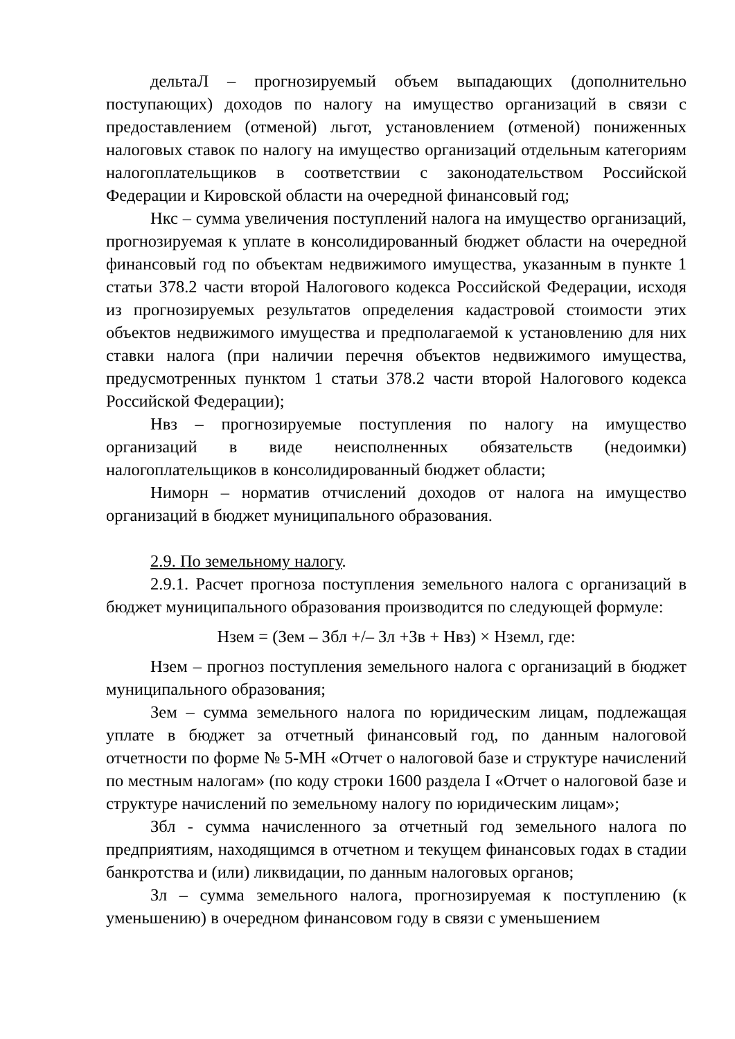дельтаЛ – прогнозируемый объем выпадающих (дополнительно поступающих) доходов по налогу на имущество организаций в связи с предоставлением (отменой) льгот, установлением (отменой) пониженных налоговых ставок по налогу на имущество организаций отдельным категориям налогоплательщиков в соответствии с законодательством Российской Федерации и Кировской области на очередной финансовый год;
Нкс – сумма увеличения поступлений налога на имущество организаций, прогнозируемая к уплате в консолидированный бюджет области на очередной финансовый год по объектам недвижимого имущества, указанным в пункте 1 статьи 378.2 части второй Налогового кодекса Российской Федерации, исходя из прогнозируемых результатов определения кадастровой стоимости этих объектов недвижимого имущества и предполагаемой к установлению для них ставки налога (при наличии перечня объектов недвижимого имущества, предусмотренных пунктом 1 статьи 378.2 части второй Налогового кодекса Российской Федерации);
Нвз – прогнозируемые поступления по налогу на имущество организаций в виде неисполненных обязательств (недоимки) налогоплательщиков в консолидированный бюджет области;
Ниморн – норматив отчислений доходов от налога на имущество организаций в бюджет муниципального образования.
2.9. По земельному налогу.
2.9.1. Расчет прогноза поступления земельного налога с организаций в бюджет муниципального образования производится по следующей формуле:
Нзем = (Зем – Збл +/– Зл +Зв + Нвз) × Hземл, где:
Нзем – прогноз поступления земельного налога с организаций в бюджет муниципального образования;
Зем – сумма земельного налога по юридическим лицам, подлежащая уплате в бюджет за отчетный финансовый год, по данным налоговой отчетности по форме № 5-МН «Отчет о налоговой базе и структуре начислений по местным налогам» (по коду строки 1600 раздела I «Отчет о налоговой базе и структуре начислений по земельному налогу по юридическим лицам»;
Збл - сумма начисленного за отчетный год земельного налога по предприятиям, находящимся в отчетном и текущем финансовых годах в стадии банкротства и (или) ликвидации, по данным налоговых органов;
Зл – сумма земельного налога, прогнозируемая к поступлению (к уменьшению) в очередном финансовом году в связи с уменьшением